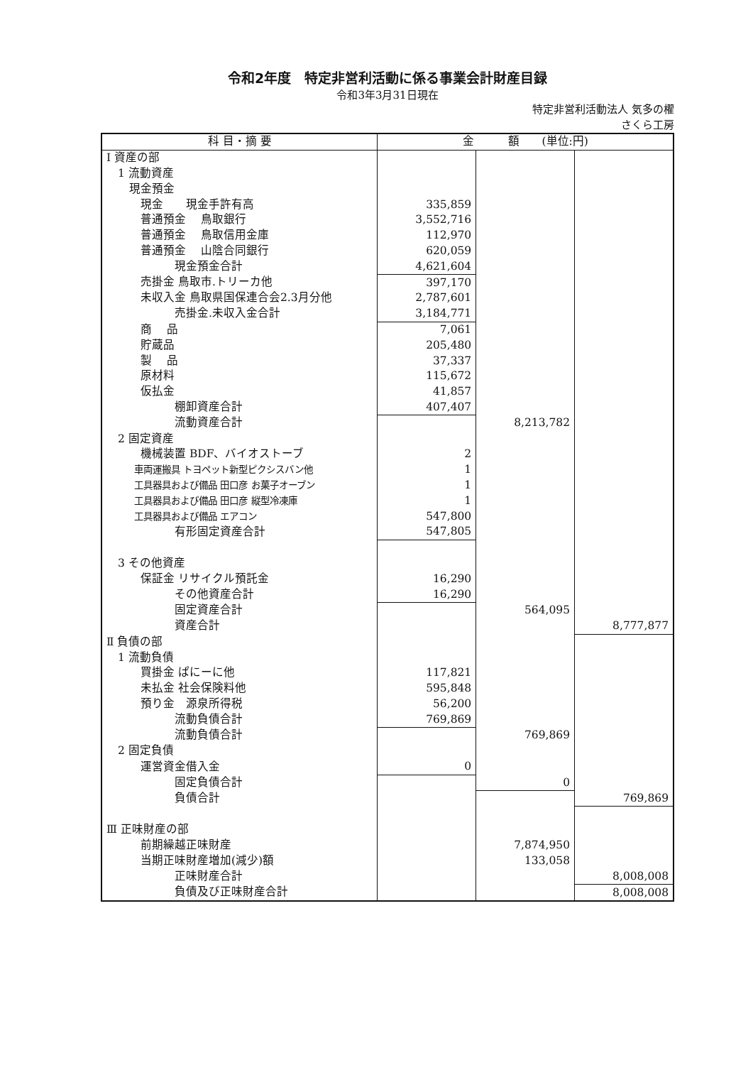令和2年度　特定非営利活動に係る事業会計財産目録
令和3年3月31日現在
特定非営利活動法人 気多の櫂
さくら工房　
| 科 目・摘 要 | 金 額 (単位:円) | | |
| --- | --- | --- | --- |
| Ⅰ 資産の部 | | | |
| 1 流動資産 | | | |
| 現金預金 | | | |
| 現金 現金手許有高 | 335,859 | | |
| 普通預金 鳥取銀行 | 3,552,716 | | |
| 普通預金 鳥取信用金庫 | 112,970 | | |
| 普通預金 山陰合同銀行 | 620,059 | | |
| 現金預金合計 | 4,621,604 | | |
| 売掛金 鳥取市.トリーカ他 | 397,170 | | |
| 未収入金 鳥取県国保連合会2.3月分他 | 2,787,601 | | |
| 売掛金.未収入金合計 | 3,184,771 | | |
| 商 品 | 7,061 | | |
| 貯蔵品 | 205,480 | | |
| 製 品 | 37,337 | | |
| 原材料 | 115,672 | | |
| 仮払金 | 41,857 | | |
| 棚卸資産合計 | 407,407 | | |
| 流動資産合計 | | 8,213,782 | |
| 2 固定資産 | | | |
| 機械装置 BDF、バイオストーブ | 2 | | |
| 車両運搬具 トヨペット新型ピクシスバン他 | 1 | | |
| 工具器具および備品 田口彦 お菓子オーブン | 1 | | |
| 工具器具および備品 田口彦 縦型冷凍庫 | 1 | | |
| 工具器具および備品 エアコン | 547,800 | | |
| 有形固定資産合計 | 547,805 | | |
| 3 その他資産 | | | |
| 保証金 リサイクル預託金 | 16,290 | | |
| その他資産合計 | 16,290 | | |
| 固定資産合計 | | 564,095 | |
| 資産合計 | | | 8,777,877 |
| Ⅱ 負債の部 | | | |
| 1 流動負債 | | | |
| 買掛金 ぱにーに他 | 117,821 | | |
| 未払金 社会保険料他 | 595,848 | | |
| 預り金 源泉所得税 | 56,200 | | |
| 流動負債合計 | 769,869 | | |
| 流動負債合計 | | 769,869 | |
| 2 固定負債 | | | |
| 運営資金借入金 | 0 | | |
| 固定負債合計 | | 0 | |
| 負債合計 | | | 769,869 |
| Ⅲ 正味財産の部 | | | |
| 前期繰越正味財産 | | 7,874,950 | |
| 当期正味財産増加(減少)額 | | 133,058 | |
| 正味財産合計 | | | 8,008,008 |
| 負債及び正味財産合計 | | | 8,008,008 |